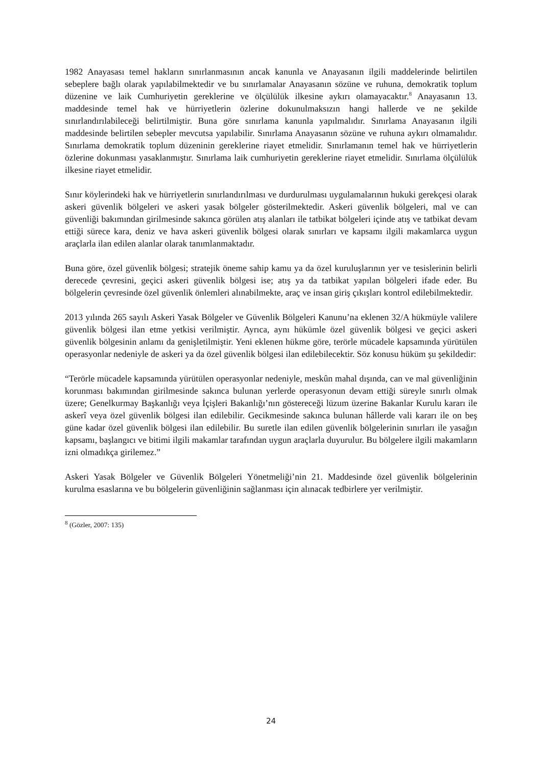1982 Anayasası temel hakların sınırlanmasının ancak kanunla ve Anayasanın ilgili maddelerinde belirtilen sebeplere bağlı olarak yapılabilmektedir ve bu sınırlamalar Anayasanın sözüne ve ruhuna, demokratik toplum düzenine ve laik Cumhuriyetin gereklerine ve ölçülülük ilkesine aykırı olamayacaktır.<sup>8</sup> Anayasanın 13. maddesinde temel hak ve hürriyetlerin özlerine dokunulmaksızın hangi hallerde ve ne şekilde sınırlandırılabileceği belirtilmiştir. Buna göre sınırlama kanunla yapılmalıdır. Sınırlama Anayasanın ilgili maddesinde belirtilen sebepler mevcutsa yapılabilir. Sınırlama Anayasanın sözüne ve ruhuna aykırı olmamalıdır. Sınırlama demokratik toplum düzeninin gereklerine riayet etmelidir. Sınırlamanın temel hak ve hürriyetlerin özlerine dokunması yasaklanmıştır. Sınırlama laik cumhuriyetin gereklerine riayet etmelidir. Sınırlama ölçülülük ilkesine riayet etmelidir.
Sınır köylerindeki hak ve hürriyetlerin sınırlandırılması ve durdurulması uygulamalarının hukuki gerekçesi olarak askeri güvenlik bölgeleri ve askeri yasak bölgeler gösterilmektedir. Askeri güvenlik bölgeleri, mal ve can güvenliği bakımından girilmesinde sakınca görülen atış alanları ile tatbikat bölgeleri içinde atış ve tatbikat devam ettiği sürece kara, deniz ve hava askeri güvenlik bölgesi olarak sınırları ve kapsamı ilgili makamlarca uygun araçlarla ilan edilen alanlar olarak tanımlanmaktadır.
Buna göre, özel güvenlik bölgesi; stratejik öneme sahip kamu ya da özel kuruluşlarının yer ve tesislerinin belirli derecede çevresini, geçici askeri güvenlik bölgesi ise; atış ya da tatbikat yapılan bölgeleri ifade eder. Bu bölgelerin çevresinde özel güvenlik önlemleri alınabilmekte, araç ve insan giriş çıkışları kontrol edilebilmektedir.
2013 yılında 265 sayılı Askeri Yasak Bölgeler ve Güvenlik Bölgeleri Kanunu’na eklenen 32/A hükmüyle valilere güvenlik bölgesi ilan etme yetkisi verilmiştir. Ayrıca, aynı hükümle özel güvenlik bölgesi ve geçici askeri güvenlik bölgesinin anlamı da genişletilmiştir. Yeni eklenen hükme göre, terörle mücadele kapsamında yürütülen operasyonlar nedeniyle de askeri ya da özel güvenlik bölgesi ilan edilebilecektir. Söz konusu hüküm şu şekildedir:
“Terörle mücadele kapsamında yürütülen operasyonlar nedeniyle, meskûn mahal dışında, can ve mal güvenliğinin korunması bakımından girilmesinde sakınca bulunan yerlerde operasyonun devam ettiği süreyle sınırlı olmak üzere; Genelkurmay Başkanlığı veya İçişleri Bakanlığı’nın göstereceği lüzum üzerine Bakanlar Kurulu kararı ile askerî veya özel güvenlik bölgesi ilan edilebilir. Gecikmesinde sakınca bulunan hâllerde vali kararı ile on beş güne kadar özel güvenlik bölgesi ilan edilebilir. Bu suretle ilan edilen güvenlik bölgelerinin sınırları ile yasağın kapsamı, başlangıcı ve bitimi ilgili makamlar tarafından uygun araçlarla duyurulur. Bu bölgelere ilgili makamların izni olmadıkça girilemez.”
Askeri Yasak Bölgeler ve Güvenlik Bölgeleri Yönetmeliği’nin 21. Maddesinde özel güvenlik bölgelerinin kurulma esaslarına ve bu bölgelerin güvenliğinin sağlanması için alınacak tedbirlere yer verilmiştir.
<sup>8</sup> (Gözler, 2007: 135)
24